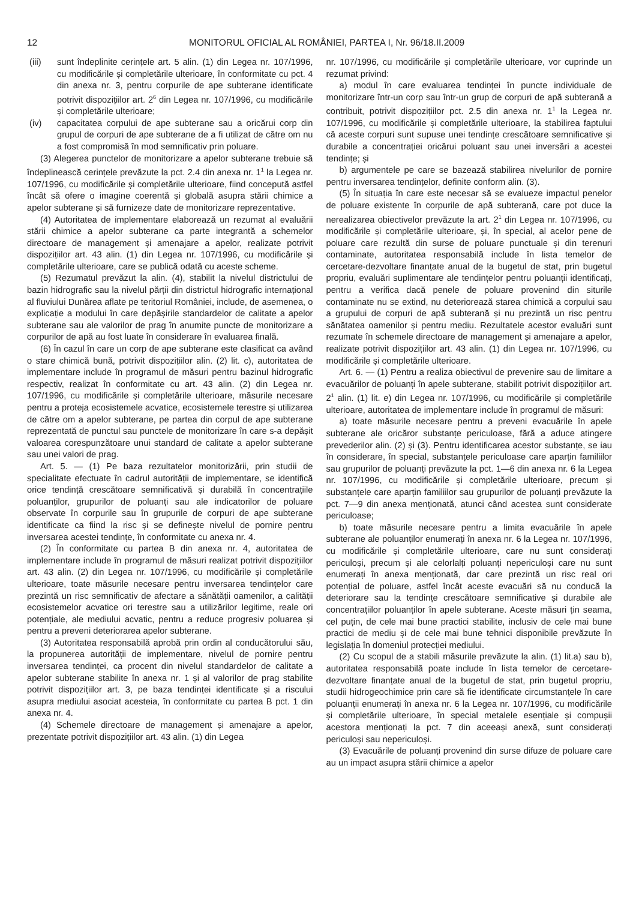12 MONITORUL OFICIAL AL ROMÂNIEI, PARTEA I, Nr. 96/18.II.2009
(iii) sunt îndeplinite cerințele art. 5 alin. (1) din Legea nr. 107/1996, cu modificările și completările ulterioare, în conformitate cu pct. 4 din anexa nr. 3, pentru corpurile de ape subterane identificate potrivit dispozițiilor art. 2<sup>6</sup> din Legea nr. 107/1996, cu modificările și completările ulterioare;
(iv) capacitatea corpului de ape subterane sau a oricărui corp din grupul de corpuri de ape subterane de a fi utilizat de către om nu a fost compromisă în mod semnificativ prin poluare.
(3) Alegerea punctelor de monitorizare a apelor subterane trebuie să îndeplinească cerințele prevăzute la pct. 2.4 din anexa nr. 1<sup>1</sup> la Legea nr. 107/1996, cu modificările și completările ulterioare, fiind concepută astfel încât să ofere o imagine coerentă și globală asupra stării chimice a apelor subterane și să furnizeze date de monitorizare reprezentative.
(4) Autoritatea de implementare elaborează un rezumat al evaluării stării chimice a apelor subterane ca parte integrantă a schemelor directoare de management și amenajare a apelor, realizate potrivit dispozițiilor art. 43 alin. (1) din Legea nr. 107/1996, cu modificările și completările ulterioare, care se publică odată cu aceste scheme.
(5) Rezumatul prevăzut la alin. (4), stabilit la nivelul districtului de bazin hidrografic sau la nivelul părții din districtul hidrografic internațional al fluviului Dunărea aflate pe teritoriul României, include, de asemenea, o explicație a modului în care depășirile standardelor de calitate a apelor subterane sau ale valorilor de prag în anumite puncte de monitorizare a corpurilor de apă au fost luate în considerare în evaluarea finală.
(6) În cazul în care un corp de ape subterane este clasificat ca având o stare chimică bună, potrivit dispozițiilor alin. (2) lit. c), autoritatea de implementare include în programul de măsuri pentru bazinul hidrografic respectiv, realizat în conformitate cu art. 43 alin. (2) din Legea nr. 107/1996, cu modificările și completările ulterioare, măsurile necesare pentru a proteja ecosistemele acvatice, ecosistemele terestre și utilizarea de către om a apelor subterane, pe partea din corpul de ape subterane reprezentată de punctul sau punctele de monitorizare în care s-a depășit valoarea corespunzătoare unui standard de calitate a apelor subterane sau unei valori de prag.
Art. 5. — (1) Pe baza rezultatelor monitorizării, prin studii de specialitate efectuate în cadrul autorității de implementare, se identifică orice tendință crescătoare semnificativă și durabilă în concentrațiile poluanților, grupurilor de poluanți sau ale indicatorilor de poluare observate în corpurile sau în grupurile de corpuri de ape subterane identificate ca fiind la risc și se definește nivelul de pornire pentru inversarea acestei tendințe, în conformitate cu anexa nr. 4.
(2) În conformitate cu partea B din anexa nr. 4, autoritatea de implementare include în programul de măsuri realizat potrivit dispozițiilor art. 43 alin. (2) din Legea nr. 107/1996, cu modificările și completările ulterioare, toate măsurile necesare pentru inversarea tendințelor care prezintă un risc semnificativ de afectare a sănătății oamenilor, a calității ecosistemelor acvatice ori terestre sau a utilizărilor legitime, reale ori potențiale, ale mediului acvatic, pentru a reduce progresiv poluarea și pentru a preveni deteriorarea apelor subterane.
(3) Autoritatea responsabilă aprobă prin ordin al conducătorului său, la propunerea autorității de implementare, nivelul de pornire pentru inversarea tendinței, ca procent din nivelul standardelor de calitate a apelor subterane stabilite în anexa nr. 1 și al valorilor de prag stabilite potrivit dispozițiilor art. 3, pe baza tendinței identificate și a riscului asupra mediului asociat acesteia, în conformitate cu partea B pct. 1 din anexa nr. 4.
(4) Schemele directoare de management și amenajare a apelor, prezentate potrivit dispozițiilor art. 43 alin. (1) din Legea
nr. 107/1996, cu modificările și completările ulterioare, vor cuprinde un rezumat privind:
a) modul în care evaluarea tendinței în puncte individuale de monitorizare într-un corp sau într-un grup de corpuri de apă subterană a contribuit, potrivit dispozițiilor pct. 2.5 din anexa nr. 1<sup>1</sup> la Legea nr. 107/1996, cu modificările și completările ulterioare, la stabilirea faptului că aceste corpuri sunt supuse unei tendințe crescătoare semnificative și durabile a concentrației oricărui poluant sau unei inversări a acestei tendințe; și
b) argumentele pe care se bazează stabilirea nivelurilor de pornire pentru inversarea tendințelor, definite conform alin. (3).
(5) În situația în care este necesar să se evalueze impactul penelor de poluare existente în corpurile de apă subterană, care pot duce la nerealizarea obiectivelor prevăzute la art. 2<sup>1</sup> din Legea nr. 107/1996, cu modificările și completările ulterioare, și, în special, al acelor pene de poluare care rezultă din surse de poluare punctuale și din terenuri contaminate, autoritatea responsabilă include în lista temelor de cercetare-dezvoltare finanțate anual de la bugetul de stat, prin bugetul propriu, evaluări suplimentare ale tendințelor pentru poluanții identificați, pentru a verifica dacă penele de poluare provenind din siturile contaminate nu se extind, nu deteriorează starea chimică a corpului sau a grupului de corpuri de apă subterană și nu prezintă un risc pentru sănătatea oamenilor și pentru mediu. Rezultatele acestor evaluări sunt rezumate în schemele directoare de management și amenajare a apelor, realizate potrivit dispozițiilor art. 43 alin. (1) din Legea nr. 107/1996, cu modificările și completările ulterioare.
Art. 6. — (1) Pentru a realiza obiectivul de prevenire sau de limitare a evacuărilor de poluanți în apele subterane, stabilit potrivit dispozițiilor art. 2<sup>1</sup> alin. (1) lit. e) din Legea nr. 107/1996, cu modificările și completările ulterioare, autoritatea de implementare include în programul de măsuri:
a) toate măsurile necesare pentru a preveni evacuările în apele subterane ale oricăror substanțe periculoase, fără a aduce atingere prevederilor alin. (2) și (3). Pentru identificarea acestor substanțe, se iau în considerare, în special, substanțele periculoase care aparțin familiilor sau grupurilor de poluanți prevăzute la pct. 1—6 din anexa nr. 6 la Legea nr. 107/1996, cu modificările și completările ulterioare, precum și substanțele care aparțin familiilor sau grupurilor de poluanți prevăzute la pct. 7—9 din anexa menționată, atunci când acestea sunt considerate periculoase;
b) toate măsurile necesare pentru a limita evacuările în apele subterane ale poluanților enumerați în anexa nr. 6 la Legea nr. 107/1996, cu modificările și completările ulterioare, care nu sunt considerați periculoși, precum și ale celorlalți poluanți nepericuloși care nu sunt enumerați în anexa menționată, dar care prezintă un risc real ori potențial de poluare, astfel încât aceste evacuări să nu conducă la deteriorare sau la tendințe crescătoare semnificative și durabile ale concentrațiilor poluanților în apele subterane. Aceste măsuri țin seama, cel puțin, de cele mai bune practici stabilite, inclusiv de cele mai bune practici de mediu și de cele mai bune tehnici disponibile prevăzute în legislația în domeniul protecției mediului.
(2) Cu scopul de a stabili măsurile prevăzute la alin. (1) lit.a) sau b), autoritatea responsabilă poate include în lista temelor de cercetare-dezvoltare finanțate anual de la bugetul de stat, prin bugetul propriu, studii hidrogeochimice prin care să fie identificate circumstanțele în care poluanții enumerați în anexa nr. 6 la Legea nr. 107/1996, cu modificările și completările ulterioare, în special metalele esențiale și compușii acestora menționați la pct. 7 din aceeași anexă, sunt considerați periculoși sau nepericuloși.
(3) Evacuările de poluanți provenind din surse difuze de poluare care au un impact asupra stării chimice a apelor